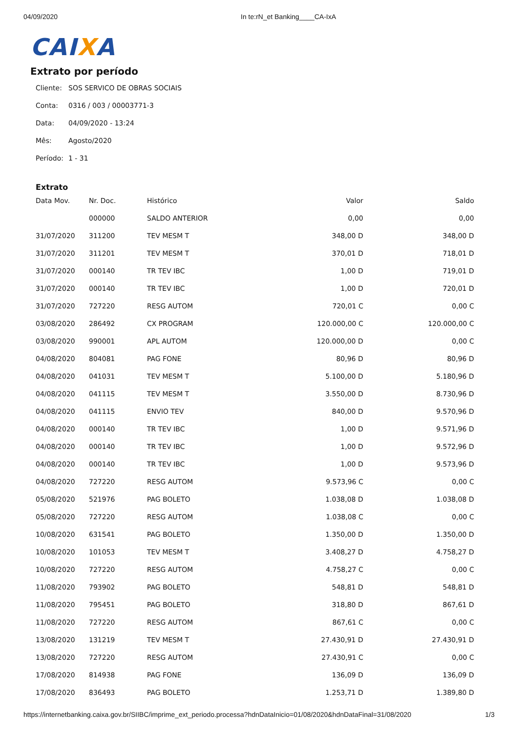04/09/2020 In te:rN_et Banking____CA-IxA
CAIXA
Extrato por período
Cliente: SOS SERVICO DE OBRAS SOCIAIS
Conta: 0316 / 003 / 00003771-3
Data: 04/09/2020 - 13:24
Mês: Agosto/2020
Período: 1 - 31
Extrato
| Data Mov. | Nr. Doc. | Histórico | Valor | Saldo |
| --- | --- | --- | --- | --- |
| | 000000 | SALDO ANTERIOR | 0,00 | 0,00 |
| 31/07/2020 | 311200 | TEV MESM T | 348,00 D | 348,00 D |
| 31/07/2020 | 311201 | TEV MESM T | 370,01 D | 718,01 D |
| 31/07/2020 | 000140 | TR TEV IBC | 1,00 D | 719,01 D |
| 31/07/2020 | 000140 | TR TEV IBC | 1,00 D | 720,01 D |
| 31/07/2020 | 727220 | RESG AUTOM | 720,01 C | 0,00 C |
| 03/08/2020 | 286492 | CX PROGRAM | 120.000,00 C | 120.000,00 C |
| 03/08/2020 | 990001 | APL AUTOM | 120.000,00 D | 0,00 C |
| 04/08/2020 | 804081 | PAG FONE | 80,96 D | 80,96 D |
| 04/08/2020 | 041031 | TEV MESM T | 5.100,00 D | 5.180,96 D |
| 04/08/2020 | 041115 | TEV MESM T | 3.550,00 D | 8.730,96 D |
| 04/08/2020 | 041115 | ENVIO TEV | 840,00 D | 9.570,96 D |
| 04/08/2020 | 000140 | TR TEV IBC | 1,00 D | 9.571,96 D |
| 04/08/2020 | 000140 | TR TEV IBC | 1,00 D | 9.572,96 D |
| 04/08/2020 | 000140 | TR TEV IBC | 1,00 D | 9.573,96 D |
| 04/08/2020 | 727220 | RESG AUTOM | 9.573,96 C | 0,00 C |
| 05/08/2020 | 521976 | PAG BOLETO | 1.038,08 D | 1.038,08 D |
| 05/08/2020 | 727220 | RESG AUTOM | 1.038,08 C | 0,00 C |
| 10/08/2020 | 631541 | PAG BOLETO | 1.350,00 D | 1.350,00 D |
| 10/08/2020 | 101053 | TEV MESM T | 3.408,27 D | 4.758,27 D |
| 10/08/2020 | 727220 | RESG AUTOM | 4.758,27 C | 0,00 C |
| 11/08/2020 | 793902 | PAG BOLETO | 548,81 D | 548,81 D |
| 11/08/2020 | 795451 | PAG BOLETO | 318,80 D | 867,61 D |
| 11/08/2020 | 727220 | RESG AUTOM | 867,61 C | 0,00 C |
| 13/08/2020 | 131219 | TEV MESM T | 27.430,91 D | 27.430,91 D |
| 13/08/2020 | 727220 | RESG AUTOM | 27.430,91 C | 0,00 C |
| 17/08/2020 | 814938 | PAG FONE | 136,09 D | 136,09 D |
| 17/08/2020 | 836493 | PAG BOLETO | 1.253,71 D | 1.389,80 D |
https://internetbanking.caixa.gov.br/SIIBC/imprime_ext_periodo.processa?hdnDataInicio=01/08/2020&hdnDataFinal=31/08/2020 1/3